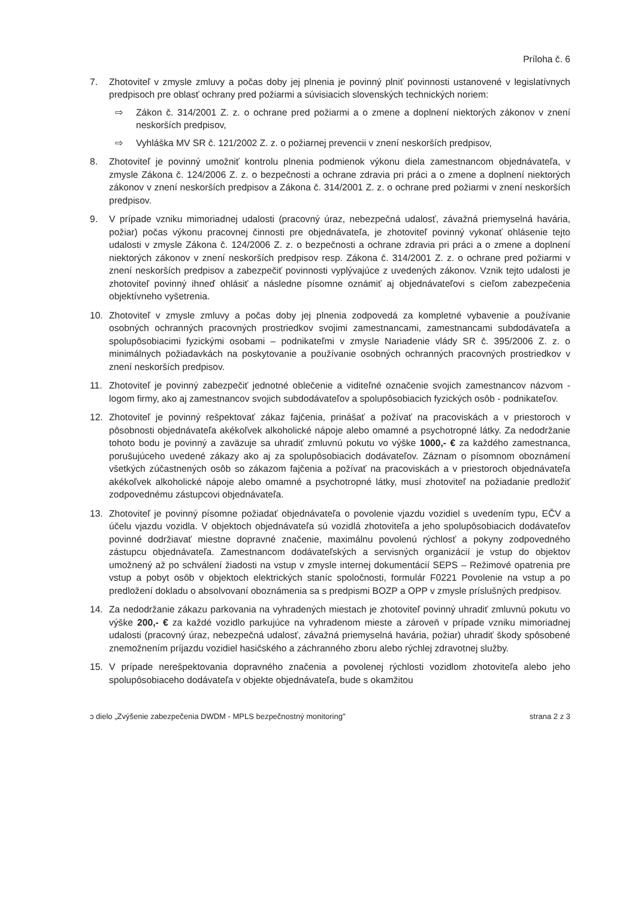Príloha č. 6
7. Zhotoviteľ v zmysle zmluvy a počas doby jej plnenia je povinný plniť povinnosti ustanovené v legislatívnych predpisoch pre oblasť ochrany pred požiarmi a súvisiacich slovenských technických noriem:
⇨ Zákon č. 314/2001 Z. z. o ochrane pred požiarmi a o zmene a doplnení niektorých zákonov v znení neskorších predpisov,
⇨ Vyhláška MV SR č. 121/2002 Z. z. o požiarnej prevencii v znení neskorších predpisov,
8. Zhotoviteľ je povinný umožniť kontrolu plnenia podmienok výkonu diela zamestnancom objednávateľa, v zmysle Zákona č. 124/2006 Z. z. o bezpečnosti a ochrane zdravia pri práci a o zmene a doplnení niektorých zákonov v znení neskorších predpisov a Zákona č. 314/2001 Z. z. o ochrane pred požiarmi v znení neskorších predpisov.
9. V prípade vzniku mimoriadnej udalosti (pracovný úraz, nebezpečná udalosť, závažná priemyselná havária, požiar) počas výkonu pracovnej činnosti pre objednávateľa, je zhotoviteľ povinný vykonať ohlásenie tejto udalosti v zmysle Zákona č. 124/2006 Z. z. o bezpečnosti a ochrane zdravia pri práci a o zmene a doplnení niektorých zákonov v znení neskorších predpisov resp. Zákona č. 314/2001 Z. z. o ochrane pred požiarmi v znení neskorších predpisov a zabezpečiť povinnosti vyplývajúce z uvedených zákonov. Vznik tejto udalosti je zhotoviteľ povinný ihneď ohlásiť a následne písomne oznámiť aj objednávateľovi s cieľom zabezpečenia objektívneho vyšetrenia.
10. Zhotoviteľ v zmysle zmluvy a počas doby jej plnenia zodpovedá za kompletné vybavenie a používanie osobných ochranných pracovných prostriedkov svojimi zamestnancami, zamestnancami subdodávateľa a spolupôsobiacimi fyzickými osobami – podnikateľmi v zmysle Nariadenie vlády SR č. 395/2006 Z. z. o minimálnych požiadavkách na poskytovanie a používanie osobných ochranných pracovných prostriedkov v znení neskorších predpisov.
11. Zhotoviteľ je povinný zabezpečiť jednotné oblečenie a viditeľné označenie svojich zamestnancov názvom - logom firmy, ako aj zamestnancov svojich subdodávateľov a spolupôsobiacich fyzických osôb - podnikateľov.
12. Zhotoviteľ je povinný rešpektovať zákaz fajčenia, prinášať a požívať na pracoviskách a v priestoroch v pôsobnosti objednávateľa akékoľvek alkoholické nápoje alebo omamné a psychotropné látky. Za nedodržanie tohoto bodu je povinný a zaväzuje sa uhradiť zmluvnú pokutu vo výške 1000,- € za každého zamestnanca, porušujúceho uvedené zákazy ako aj za spolupôsobiacich dodávateľov. Záznam o písomnom oboznámení všetkých zúčastnených osôb so zákazom fajčenia a požívať na pracoviskách a v priestoroch objednávateľa akékoľvek alkoholické nápoje alebo omamné a psychotropné látky, musí zhotoviteľ na požiadanie predložiť zodpovednému zástupcovi objednávateľa.
13. Zhotoviteľ je povinný písomne požiadať objednávateľa o povolenie vjazdu vozidiel s uvedením typu, EČV a účelu vjazdu vozidla. V objektoch objednávateľa sú vozidlá zhotoviteľa a jeho spolupôsobiacich dodávateľov povinné dodržiavať miestne dopravné značenie, maximálnu povolenú rýchlosť a pokyny zodpovedného zástupcu objednávateľa. Zamestnancom dodávateľských a servisných organizácií je vstup do objektov umožnený až po schválení žiadosti na vstup v zmysle internej dokumentácií SEPS – Režimové opatrenia pre vstup a pobyt osôb v objektoch elektrických staníc spoločnosti, formulár F0221 Povolenie na vstup a po predložení dokladu o absolvovaní oboznámenia sa s predpismi BOZP a OPP v zmysle príslušných predpisov.
14. Za nedodržanie zákazu parkovania na vyhradených miestach je zhotoviteľ povinný uhradiť zmluvnú pokutu vo výške 200,- € za každé vozidlo parkujúce na vyhradenom mieste a zároveň v prípade vzniku mimoriadnej udalosti (pracovný úraz, nebezpečná udalosť, závažná priemyselná havária, požiar) uhradiť škody spôsobené znemožnením príjazdu vozidiel hasičského a záchranného zboru alebo rýchlej zdravotnej služby.
15. V prípade nerešpektovania dopravného značenia a povolenej rýchlosti vozidlom zhotoviteľa alebo jeho spolupôsobiaceho dodávateľa v objekte objednávateľa, bude s okamžitou
ɔ dielo „Zvýšenie zabezpečenia DWDM - MPLS bezpečnostný monitoring" strana 2 z 3